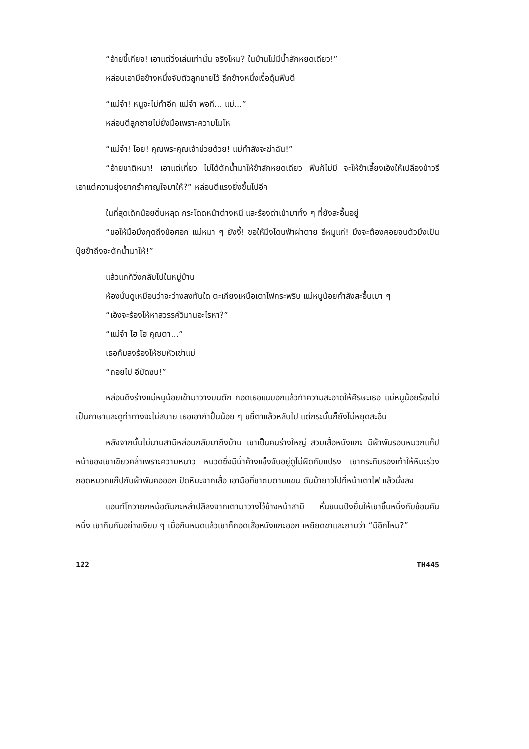“อ้ายขี้เกียจ! เอาแต่วิ่งเล่นเท่านั้น จริงไหม? ในบ้านไม่มีน้ำสักหยดเดียว!”
หล่อนเอามือข้างหนึ่งจับตัวลูกชายไว้ อีกข้างหนึ่งเงื้อดุ้นฟืนตี
“แม่จ๋า! หนูจะไม่ทำอีก แม่จ๋า พอที... แม่...”
หล่อนตีลูกชายไม่ยั้งมือเพราะความโมโห
“แม่จ๋า! โอย! คุณพระคุณเจ้าช่วยด้วย! แม่กำลังจะฆ่าฉัน!”
“อ้ายชาติหมา! เอาแต่เที่ยว ไม่ได้ตักน้ำมาให้ข้าสักหยดเดียว ฟืนก็ไม่มี จะให้ข้าเลี้ยงเอ็งให้เปลืองข้าวรึ เอาแต่ความยุ่งยากรำคาญใจมาให้?” หล่อนตีแรงยิ่งขึ้นไปอีก
ในที่สุดเด็กน้อยดิ้นหลุด กระโดดหน้าต่างหนี และร้องด่าเข้ามาทั้ง ๆ ที่ยังสะอื้นอยู่
“ขอให้มือมึงกุดถึงข้อศอก แม่หมา ๆ ยังงี้! ขอให้มึงโดนฟ้าผ่าตาย อีหมูแก่! มึงจะต้องคอยจนตัวมึงเป็นปุ๋ยข้าถึงจะตักน้ำมาให้!”
แล้วแกก็วิ่งกลับไปในหมู่บ้าน
ห้องนั้นดูเหมือนว่าจะว่างลงทันใด ตะเกียงเหนือเตาไฟกระพริบ แม่หนูน้อยกำลังสะอื้นเบา ๆ
“เอ็งจะร้องไห้หาสวรรค์วิมานอะไรหา?”
“แม่จ๋า โฮ โฮ คุณตา...”
เธอก้มลงร้องไห้ซบหัวเข่าแม่
“ถอยไป อีบัดซบ!”
หล่อนดึงร่างแม่หนูน้อยเข้ามาวางบนตัก กอดเธอแนบอกแล้วทำความสะอาดให้ศีรษะเธอ แม่หนูน้อยร้องไม่เป็นภาษาและดูท่าทางจะไม่สบาย เธอเอากำปั้นน้อย ๆ ขยี้ตาแล้วหลับไป แต่กระนั้นก็ยังไม่หยุดสะอื้น
หลังจากนั้นไม่นานสามีหล่อนกลับมาถึงบ้าน เขาเป็นคนร่างใหญ่ สวมเสื้อหนังแกะ มีผ้าพันรอบหมวกแก๊ป หน้าของเขาเขียวคล้ำเพราะความหนาว หนวดซึ่งมีน้ำค้างแข็งจับอยู่ดูไม่ผิดกับแปรง เขากระทืบรองเท้าให้หิมะร่วง ถอดหมวกแก๊ปกับผ้าพันคอออก ปัดหิมะจากเสื้อ เอามือที่ชาตบตามแขน ดันม้ายาวไปที่หน้าเตาไฟ แล้วนั่งลง
แอนท์โกวายกหม้อตัมกะหล่ำปลีลงจากเตามาวางไว้ข้างหน้าสามี หั่นขนมปังยื่นให้เขาชิ้นหนึ่งกับช้อนคันหนึ่ง เขากินกันอย่างเงียบ ๆ เมื่อกินหมดแล้วเขาก็ถอดเสื้อหนังแกะออก เหยียดขาและถามว่า “มีอีกไหม?”
122 TH445